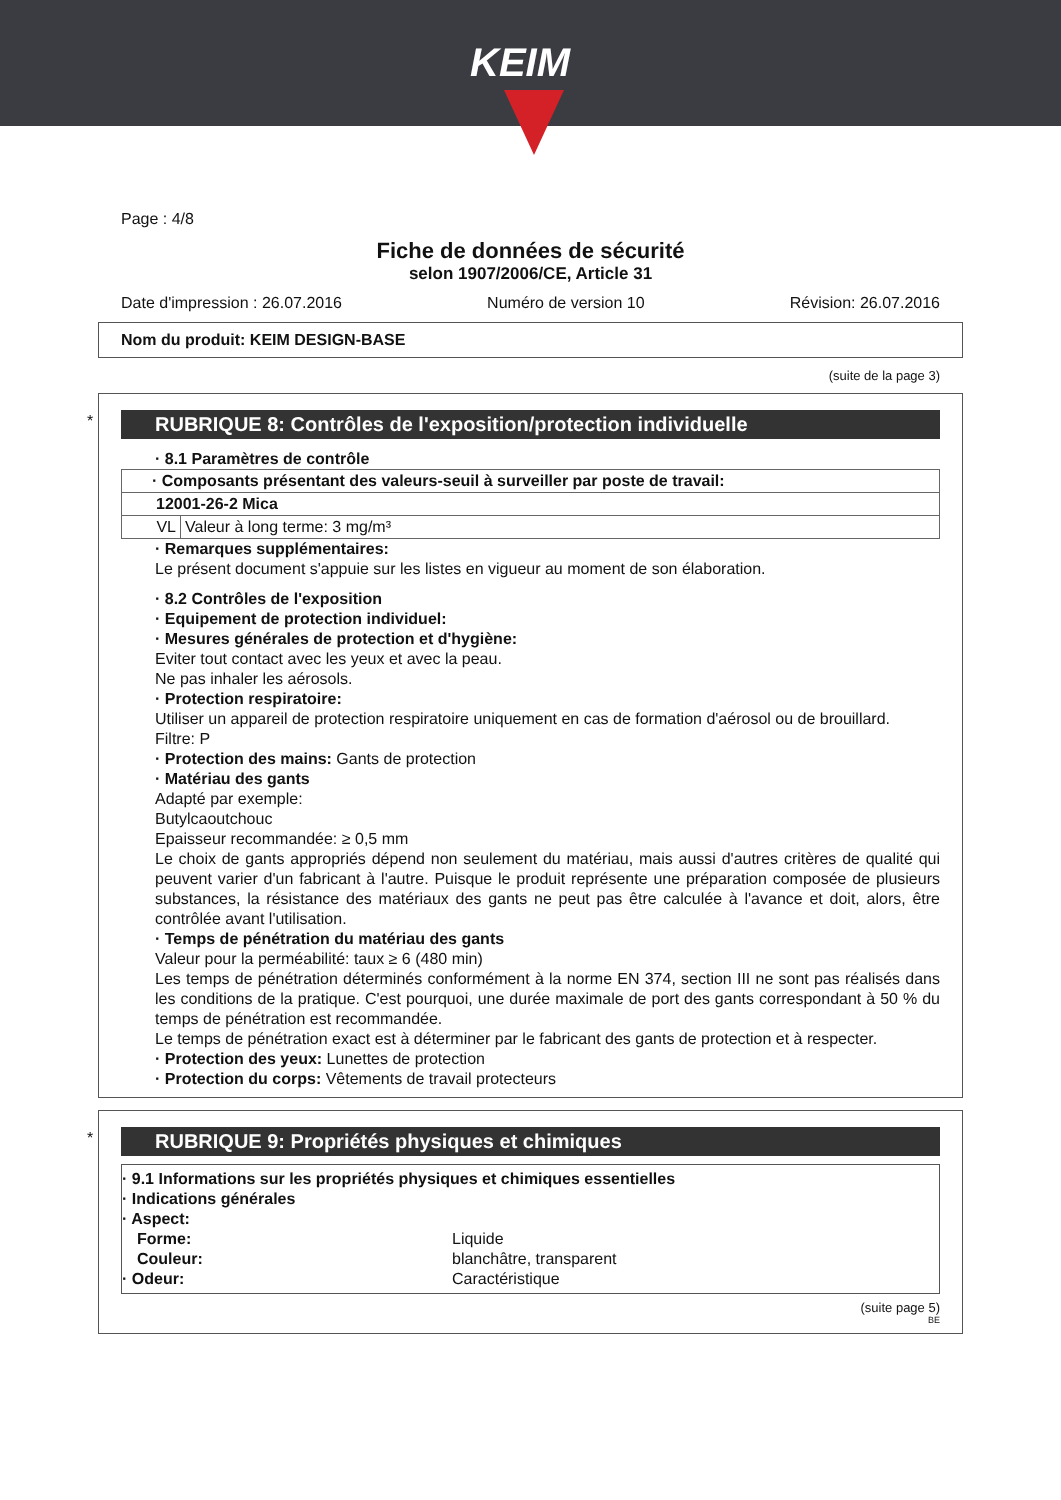KEIM
Page : 4/8
Fiche de données de sécurité
selon 1907/2006/CE, Article 31
Date d'impression : 26.07.2016 Numéro de version 10 Révision: 26.07.2016
Nom du produit: KEIM DESIGN-BASE
(suite de la page 3)
*
RUBRIQUE 8: Contrôles de l'exposition/protection individuelle
· 8.1 Paramètres de contrôle
| · Composants présentant des valeurs-seuil à surveiller par poste de travail: | |
| 12001-26-2 Mica | |
| VL | Valeur à long terme: 3 mg/m³ |
· Remarques supplémentaires:
Le présent document s'appuie sur les listes en vigueur au moment de son élaboration.
· 8.2 Contrôles de l'exposition
· Equipement de protection individuel:
· Mesures générales de protection et d'hygiène:
Eviter tout contact avec les yeux et avec la peau.
Ne pas inhaler les aérosols.
· Protection respiratoire:
Utiliser un appareil de protection respiratoire uniquement en cas de formation d'aérosol ou de brouillard.
Filtre: P
· Protection des mains: Gants de protection
· Matériau des gants
Adapté par exemple:
Butylcaoutchouc
Epaisseur recommandée: ≥ 0,5 mm
Le choix de gants appropriés dépend non seulement du matériau, mais aussi d'autres critères de qualité qui peuvent varier d'un fabricant à l'autre. Puisque le produit représente une préparation composée de plusieurs substances, la résistance des matériaux des gants ne peut pas être calculée à l'avance et doit, alors, être contrôlée avant l'utilisation.
· Temps de pénétration du matériau des gants
Valeur pour la perméabilité: taux ≥ 6 (480 min)
Les temps de pénétration déterminés conformément à la norme EN 374, section III ne sont pas réalisés dans les conditions de la pratique. C'est pourquoi, une durée maximale de port des gants correspondant à 50 % du temps de pénétration est recommandée.
Le temps de pénétration exact est à déterminer par le fabricant des gants de protection et à respecter.
· Protection des yeux: Lunettes de protection
· Protection du corps: Vêtements de travail protecteurs
*
RUBRIQUE 9: Propriétés physiques et chimiques
· 9.1 Informations sur les propriétés physiques et chimiques essentielles
· Indications générales
· Aspect:
| Forme: | Liquide |
| Couleur: | blanchâtre, transparent |
| · Odeur: | Caractéristique |
(suite page 5)
BE